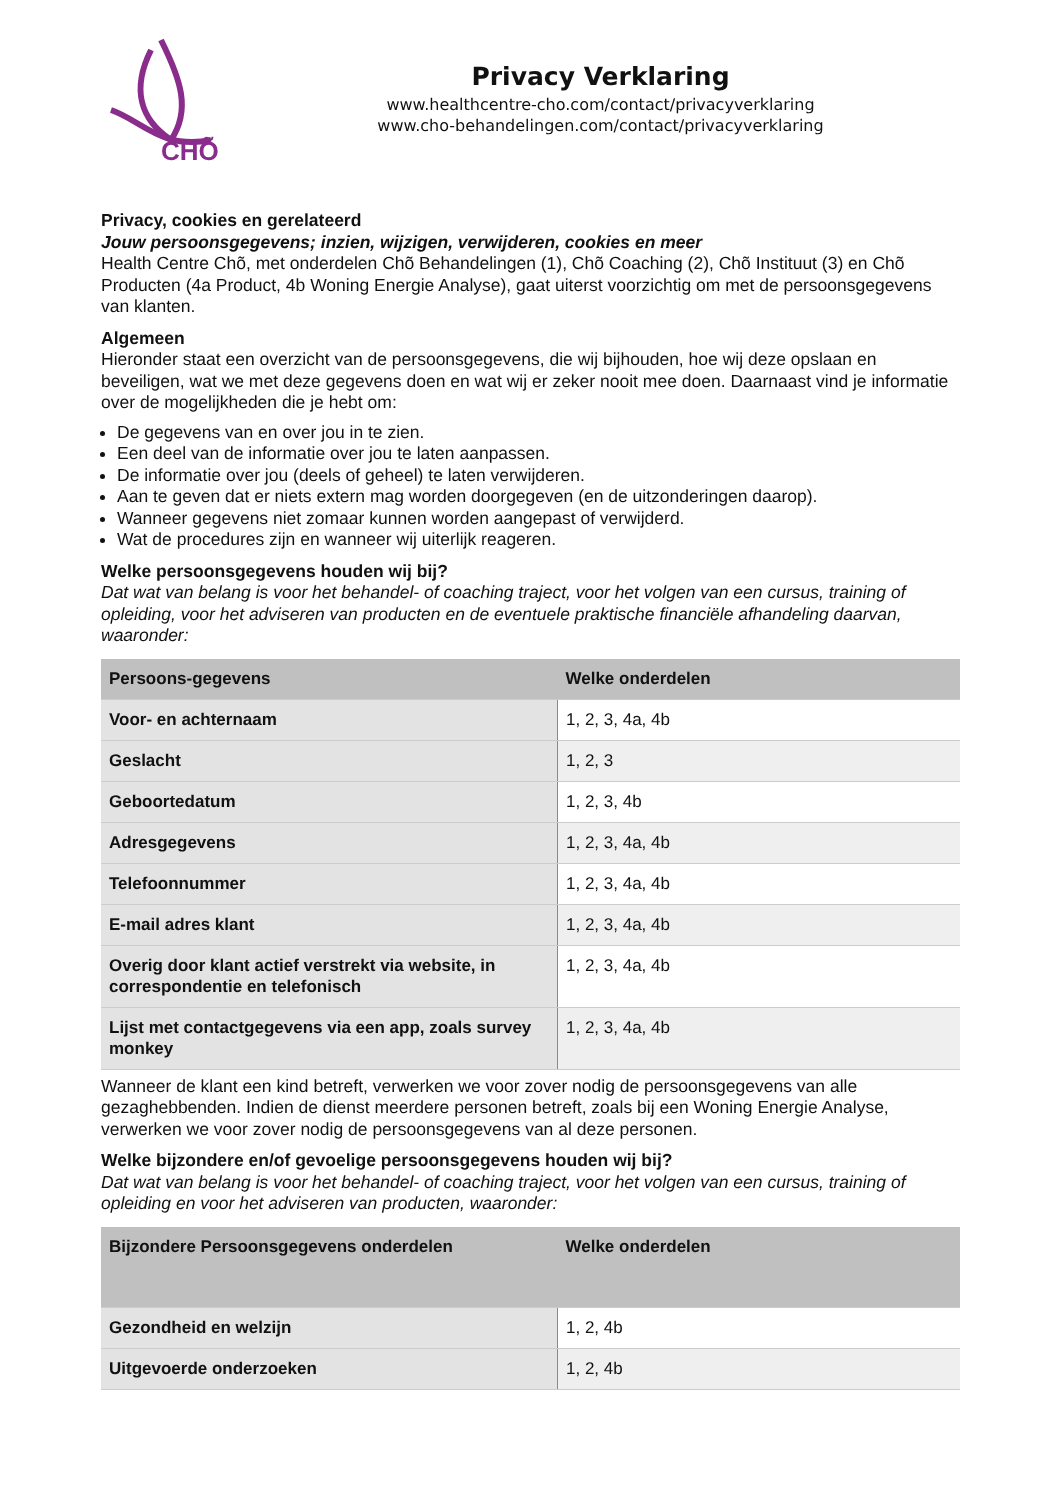CHÕ
Privacy Verklaring
www.healthcentre-cho.com/contact/privacyverklaring
www.cho-behandelingen.com/contact/privacyverklaring
Privacy, cookies en gerelateerd
Jouw persoonsgegevens; inzien, wijzigen, verwijderen, cookies en meer
Health Centre Chõ, met onderdelen Chõ Behandelingen (1), Chõ Coaching (2), Chõ Instituut (3) en Chõ Producten (4a Product, 4b Woning Energie Analyse), gaat uiterst voorzichtig om met de persoonsgegevens van klanten.
Algemeen
Hieronder staat een overzicht van de persoonsgegevens, die wij bijhouden, hoe wij deze opslaan en beveiligen, wat we met deze gegevens doen en wat wij er zeker nooit mee doen. Daarnaast vind je informatie over de mogelijkheden die je hebt om:
De gegevens van en over jou in te zien.
Een deel van de informatie over jou te laten aanpassen.
De informatie over jou (deels of geheel) te laten verwijderen.
Aan te geven dat er niets extern mag worden doorgegeven (en de uitzonderingen daarop).
Wanneer gegevens niet zomaar kunnen worden aangepast of verwijderd.
Wat de procedures zijn en wanneer wij uiterlijk reageren.
Welke persoonsgegevens houden wij bij?
Dat wat van belang is voor het behandel- of coaching traject, voor het volgen van een cursus, training of opleiding, voor het adviseren van producten en de eventuele praktische financiële afhandeling daarvan, waaronder:
| Persoons-gegevens | Welke onderdelen |
| --- | --- |
| Voor- en achternaam | 1, 2, 3, 4a, 4b |
| Geslacht | 1, 2, 3 |
| Geboortedatum | 1, 2, 3, 4b |
| Adresgegevens | 1, 2, 3, 4a, 4b |
| Telefoonnummer | 1, 2, 3, 4a, 4b |
| E-mail adres klant | 1, 2, 3, 4a, 4b |
| Overig door klant actief verstrekt via website, in correspondentie en telefonisch | 1, 2, 3, 4a, 4b |
| Lijst met contactgegevens via een app, zoals survey monkey | 1, 2, 3, 4a, 4b |
Wanneer de klant een kind betreft, verwerken we voor zover nodig de persoonsgegevens van alle gezaghebbenden. Indien de dienst meerdere personen betreft, zoals bij een Woning Energie Analyse, verwerken we voor zover nodig de persoonsgegevens van al deze personen.
Welke bijzondere en/of gevoelige persoonsgegevens houden wij bij?
Dat wat van belang is voor het behandel- of coaching traject, voor het volgen van een cursus, training of opleiding en voor het adviseren van producten, waaronder:
| Bijzondere Persoonsgegevens onderdelen | Welke onderdelen |
| --- | --- |
| Gezondheid en welzijn | 1, 2, 4b |
| Uitgevoerde onderzoeken | 1, 2, 4b |